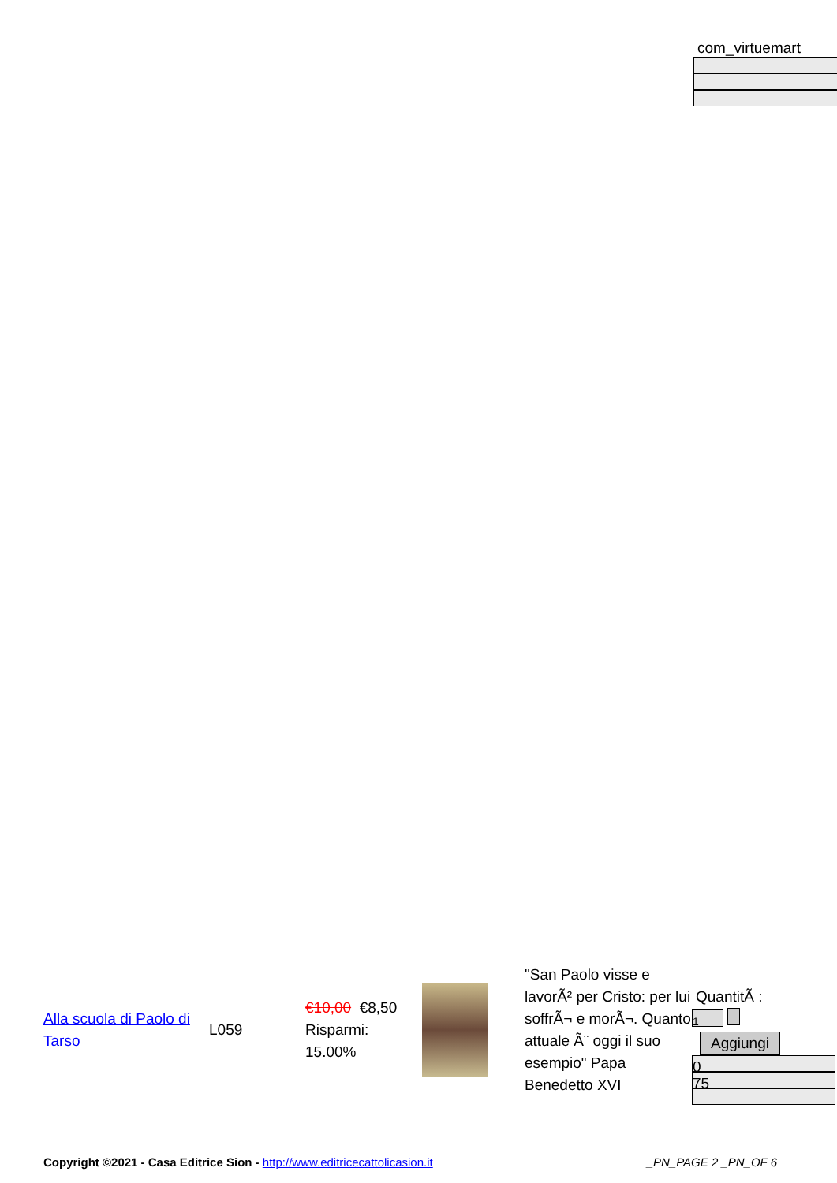com_virtuemart
| Alla scuola di Paolo di Tarso | L059 | €10,00 €8,50 Risparmi: 15.00% | | "San Paolo visse e lavorÃ² per Cristo: per lui soffrÃ¬ e morÃ¬. Quanto attuale Ã¨ oggi il suo esempio" Papa Benedetto XVI | QuantitÃ : 1 Aggiungi 0 75 |
Copyright ©2021 - Casa Editrice Sion - http://www.editricecattolicasion.it _PN_PAGE 2 _PN_OF 6